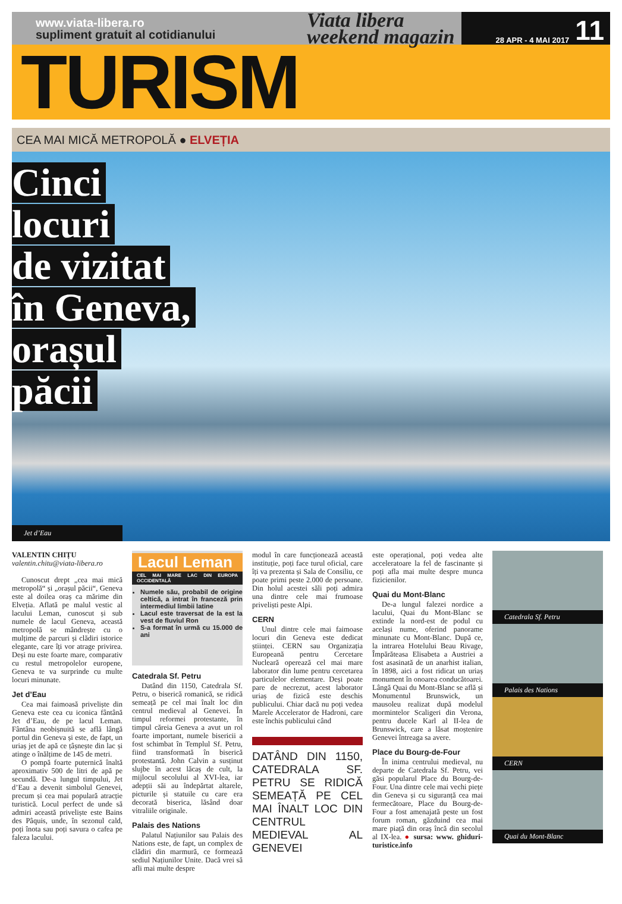www.viata-libera.ro
supliment gratuit al cotidianului
Viata libera weekend magazin
28 APR - 4 MAI 2017 11
TURISM
CEA MAI MICĂ METROPOLĂ ● ELVEȚIA
Cinci
locuri
de vizitat
în Geneva,
orașul
păcii
Jet d’Eau
VALENTIN CHIȚU
valentin.chitu@viata-libera.ro
Cunoscut drept „cea mai mică metropolă“ și „orașul păcii“, Geneva este al doilea oraș ca mărime din Elveția. Aflată pe malul vestic al lacului Leman, cunoscut și sub numele de lacul Geneva, această metropolă se mândrește cu o mulțime de parcuri și clădiri istorice elegante, care îți vor atrage privirea. Deși nu este foarte mare, comparativ cu restul metropolelor europene, Geneva te va surprinde cu multe locuri minunate.
Jet d’Eau
Cea mai faimoasă priveliște din Geneva este cea cu iconica fântână Jet d’Eau, de pe lacul Leman. Fântâna neobișnuită se află lângă portul din Geneva și este, de fapt, un uriaș jet de apă ce țâșnește din lac și atinge o înălțime de 145 de metri.
O pompă foarte puternică înaltă aproximativ 500 de litri de apă pe secundă. De-a lungul timpului, Jet d’Eau a devenit simbolul Genevei, precum și cea mai populară atracție turistică. Locul perfect de unde să admiri această priveliște este Bains des Pâquis, unde, în sezonul cald, poți înota sau poți savura o cafea pe faleza lacului.
Lacul Leman
CEL MAI MARE LAC DIN EUROPA OCCIDENTALĂ
Numele său, probabil de origine celtică, a intrat în franceză prin intermediul limbii latine
Lacul este traversat de la est la vest de fluviul Ron
S-a format în urmă cu 15.000 de ani
Catedrala Sf. Petru
Datând din 1150, Catedrala Sf. Petru, o biserică romanică, se ridică semeață pe cel mai înalt loc din centrul medieval al Genevei. În timpul reformei protestante, în timpul căreia Geneva a avut un rol foarte important, numele bisericii a fost schimbat în Templul Sf. Petru, fiind transformată în biserică protestantă. John Calvin a susținut slujbe în acest lăcaș de cult, la mijlocul secolului al XVI-lea, iar adepții săi au îndepărtat altarele, picturile și statuile cu care era decorată biserica, lăsând doar vitraliile originale.
Palais des Nations
Palatul Națiunilor sau Palais des Nations este, de fapt, un complex de clădiri din marmură, ce formează sediul Națiunilor Unite. Dacă vrei să afli mai multe despre
modul în care funcționează această instituție, poți face turul oficial, care îți va prezenta și Sala de Consiliu, ce poate primi peste 2.000 de persoane. Din holul acestei săli poți admira una dintre cele mai frumoase priveliști peste Alpi.
CERN
Unul dintre cele mai faimoase locuri din Geneva este dedicat științei. CERN sau Organizația Europeană pentru Cercetare Nucleară operează cel mai mare laborator din lume pentru cercetarea particulelor elementare. Deși poate pare de necrezut, acest laborator uriaș de fizică este deschis publicului. Chiar dacă nu poți vedea Marele Accelerator de Hadroni, care este închis publicului când
DATÂND DIN 1150, CATEDRALA SF. PETRU SE RIDICĂ SEMEAȚĂ PE CEL MAI ÎNALT LOC DIN CENTRUL MEDIEVAL AL GENEVEI
este operațional, poți vedea alte acceleratoare la fel de fascinante și poți afla mai multe despre munca fizicienilor.
Quai du Mont-Blanc
De-a lungul falezei nordice a lacului, Quai du Mont-Blanc se extinde la nord-est de podul cu același nume, oferind panorame minunate cu Mont-Blanc. După ce, la intrarea Hotelului Beau Rivage, Împărăteasa Elisabeta a Austriei a fost asasinată de un anarhist italian, în 1898, aici a fost ridicat un uriaș monument în onoarea conducătoarei. Lângă Quai du Mont-Blanc se află și Monumentul Brunswick, un mausoleu realizat după modelul mormintelor Scaligeri din Verona, pentru ducele Karl al II-lea de Brunswick, care a lăsat moștenire Genevei întreaga sa avere.
Place du Bourg-de-Four
În inima centrului medieval, nu departe de Catedrala Sf. Petru, vei găsi popularul Place du Bourg-de-Four. Una dintre cele mai vechi piețe din Geneva și cu siguranță cea mai fermecătoare, Place du Bourg-de-Four a fost amenajată peste un fost forum roman, găzduind cea mai mare piață din oraș încă din secolul al IX-lea. ● sursa: www. ghiduri-turistice.info
Catedrala Sf. Petru
Palais des Nations
CERN
Quai du Mont-Blanc